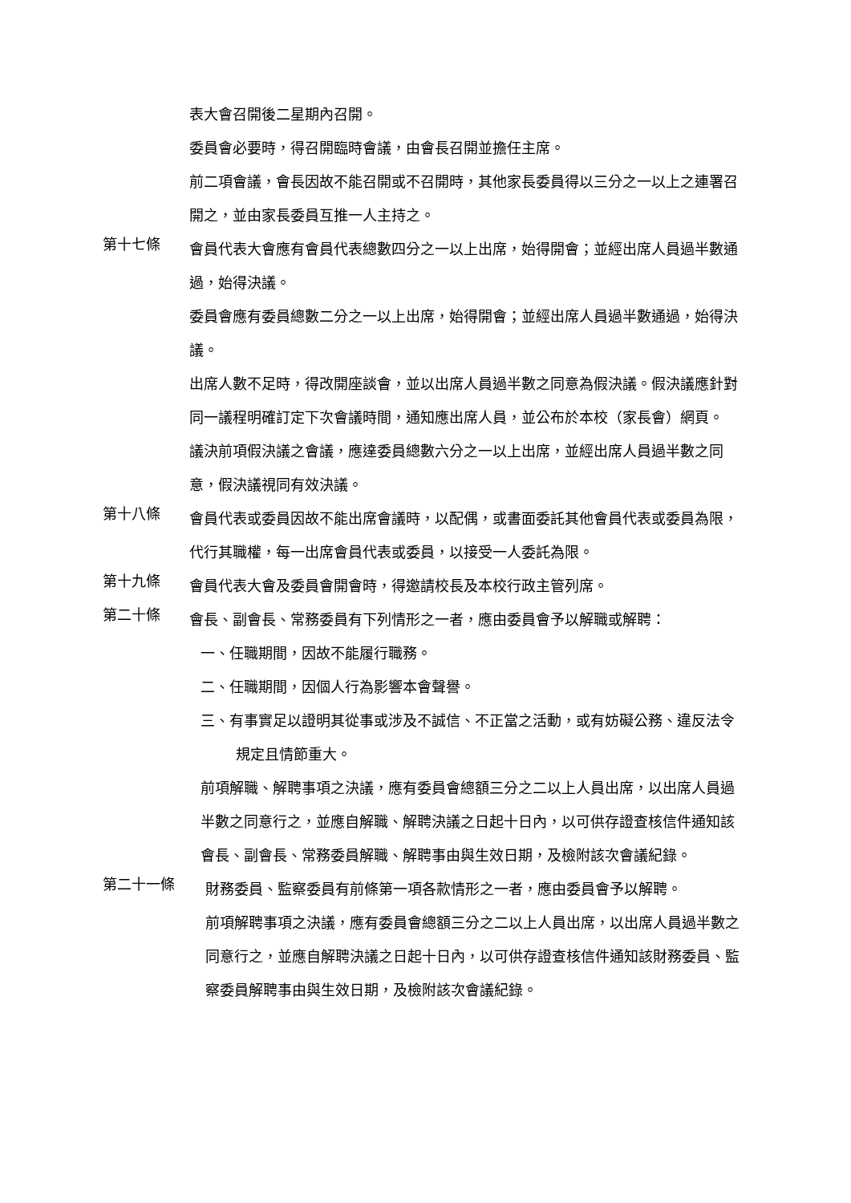表大會召開後二星期內召開。
委員會必要時，得召開臨時會議，由會長召開並擔任主席。
前二項會議，會長因故不能召開或不召開時，其他家長委員得以三分之一以上之連署召開之，並由家長委員互推一人主持之。
第十七條
會員代表大會應有會員代表總數四分之一以上出席，始得開會；並經出席人員過半數通過，始得決議。
委員會應有委員總數二分之一以上出席，始得開會；並經出席人員過半數通過，始得決議。
出席人數不足時，得改開座談會，並以出席人員過半數之同意為假決議。假決議應針對同一議程明確訂定下次會議時間，通知應出席人員，並公布於本校（家長會）網頁。
議決前項假決議之會議，應達委員總數六分之一以上出席，並經出席人員過半數之同意，假決議視同有效決議。
第十八條
會員代表或委員因故不能出席會議時，以配偶，或書面委託其他會員代表或委員為限，代行其職權，每一出席會員代表或委員，以接受一人委託為限。
第十九條
會員代表大會及委員會開會時，得邀請校長及本校行政主管列席。
第二十條
會長、副會長、常務委員有下列情形之一者，應由委員會予以解職或解聘：
一、任職期間，因故不能履行職務。
二、任職期間，因個人行為影響本會聲譽。
三、有事實足以證明其從事或涉及不誠信、不正當之活動，或有妨礙公務、違反法令規定且情節重大。
前項解職、解聘事項之決議，應有委員會總額三分之二以上人員出席，以出席人員過半數之同意行之，並應自解職、解聘決議之日起十日內，以可供存證查核信件通知該會長、副會長、常務委員解職、解聘事由與生效日期，及檢附該次會議紀錄。
第二十一條
財務委員、監察委員有前條第一項各款情形之一者，應由委員會予以解聘。
前項解聘事項之決議，應有委員會總額三分之二以上人員出席，以出席人員過半數之同意行之，並應自解聘決議之日起十日內，以可供存證查核信件通知該財務委員、監察委員解聘事由與生效日期，及檢附該次會議紀錄。